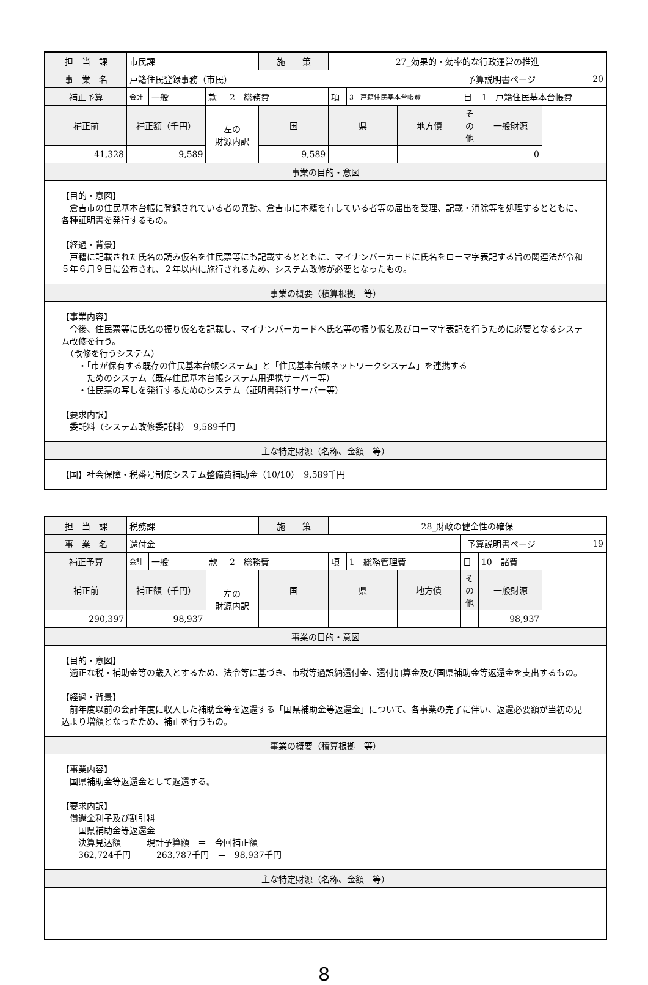| 担 当 課 | 市民課 | | | | 施 策 | 27_効果的・効率的な行政運営の推進 | | | | | |
| 事 業 名 | 戸籍住民登録事務（市民） | | | | | | | | 予算説明書ページ | | 20 |
| 補正予算 | 会計 | 一般 | 款 | 2 総務費 | | 項 | 3 戸籍住民基本台帳費 | | 目 | 1 戸籍住民基本台帳費 | |
| 補正前 | 補正額（千円） | | 左の 財源内訳 | | 国 | 県 | | 地方債 | その他 | 一般財源 | |
| 41,328 | 9,589 | | | | 9,589 | | | | | 0 | |
| 事業の目的・意図 | | | | | | | | | | | |
| 【目的・意図】 倉吉市の住民基本台帳に登録されている者の異動、倉吉市に本籍を有している者等の届出を受理、記載・消除等を処理するとともに、各種証明書を発行するもの。 【経過・背景】 戸籍に記載された氏名の読み仮名を住民票等にも記載するとともに、マイナンバーカードに氏名をローマ字表記する旨の関連法が令和５年６月９日に公布され、２年以内に施行されるため、システム改修が必要となったもの。 | | | | | | | | | | | |
| 事業の概要（積算根拠 等） | | | | | | | | | | | |
| 【事業内容】 今後、住民票等に氏名の振り仮名を記載し、マイナンバーカードへ氏名等の振り仮名及びローマ字表記を行うために必要となるシステム改修を行う。 （改修を行うシステム） ・「市が保有する既存の住民基本台帳システム」と「住民基本台帳ネットワークシステム」を連携する ためのシステム（既存住民基本台帳システム用連携サーバー等） ・住民票の写しを発行するためのシステム（証明書発行サーバー等） 【要求内訳】 委託料（システム改修委託料） 9,589千円 | | | | | | | | | | | |
| 主な特定財源（名称、金額 等） | | | | | | | | | | | |
| 【国】社会保障・税番号制度システム整備費補助金（10/10） 9,589千円 | | | | | | | | | | | |
| 担 当 課 | 税務課 | | | | 施 策 | 28_財政の健全性の確保 | | | | | |
| 事 業 名 | 還付金 | | | | | | | | 予算説明書ページ | | 19 |
| 補正予算 | 会計 | 一般 | 款 | 2 総務費 | | 項 | 1 総務管理費 | | 目 | 10 諸費 | |
| 補正前 | 補正額（千円） | | 左の 財源内訳 | | 国 | 県 | | 地方債 | その他 | 一般財源 | |
| 290,397 | 98,937 | | | | | | | | | 98,937 | |
| 事業の目的・意図 | | | | | | | | | | | |
| 【目的・意図】 適正な税・補助金等の歳入とするため、法令等に基づき、市税等過誤納還付金、還付加算金及び国県補助金等返還金を支出するもの。 【経過・背景】 前年度以前の会計年度に収入した補助金等を返還する「国県補助金等返還金」について、各事業の完了に伴い、返還必要額が当初の見込より増額となったため、補正を行うもの。 | | | | | | | | | | | |
| 事業の概要（積算根拠 等） | | | | | | | | | | | |
| 【事業内容】 国県補助金等返還金として返還する。 【要求内訳】 償還金利子及び割引料 国県補助金等返還金 決算見込額 － 現計予算額 ＝ 今回補正額 362,724千円 － 263,787千円 ＝ 98,937千円 | | | | | | | | | | | |
| 主な特定財源（名称、金額 等） | | | | | | | | | | | |
8